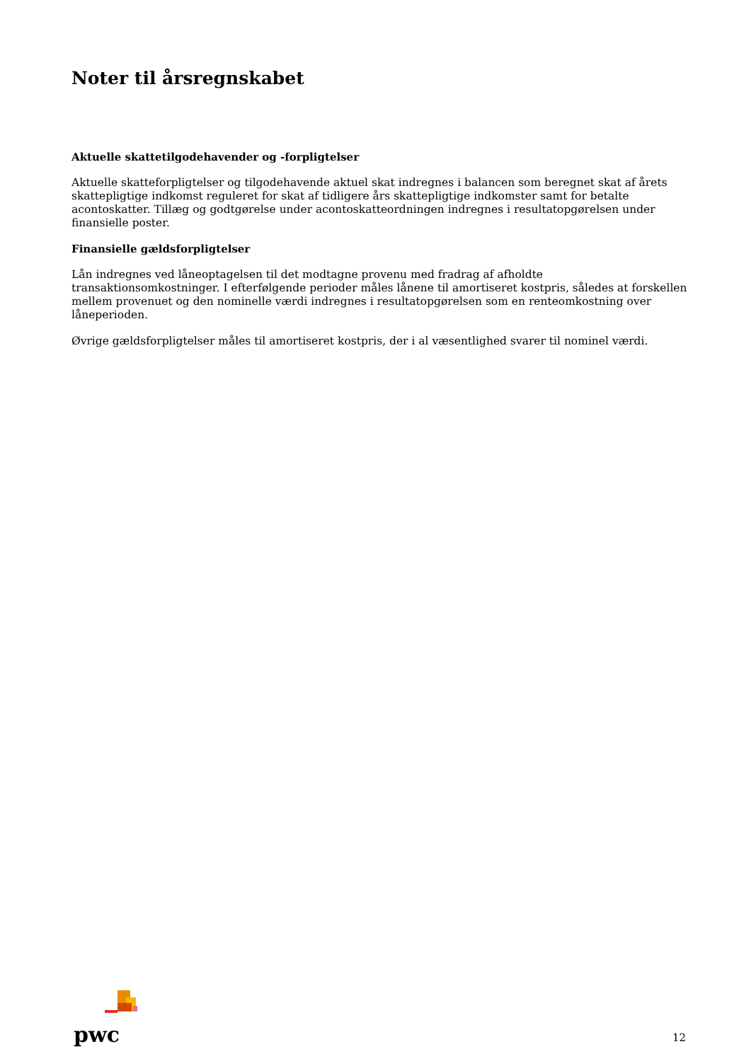Noter til årsregnskabet
Aktuelle skattetilgodehavender og -forpligtelser
Aktuelle skatteforpligtelser og tilgodehavende aktuel skat indregnes i balancen som beregnet skat af årets skattepligtige indkomst reguleret for skat af tidligere års skattepligtige indkomster samt for betalte acontoskatter. Tillæg og godtgørelse under acontoskatteordningen indregnes i resultatopgørelsen under finansielle poster.
Finansielle gældsforpligtelser
Lån indregnes ved låneoptagelsen til det modtagne provenu med fradrag af afholdte transaktionsomkostninger. I efterfølgende perioder måles lånene til amortiseret kostpris, således at forskellen mellem provenuet og den nominelle værdi indregnes i resultatopgørelsen som en renteomkostning over låneperioden.
Øvrige gældsforpligtelser måles til amortiseret kostpris, der i al væsentlighed svarer til nominel værdi.
pwc
12